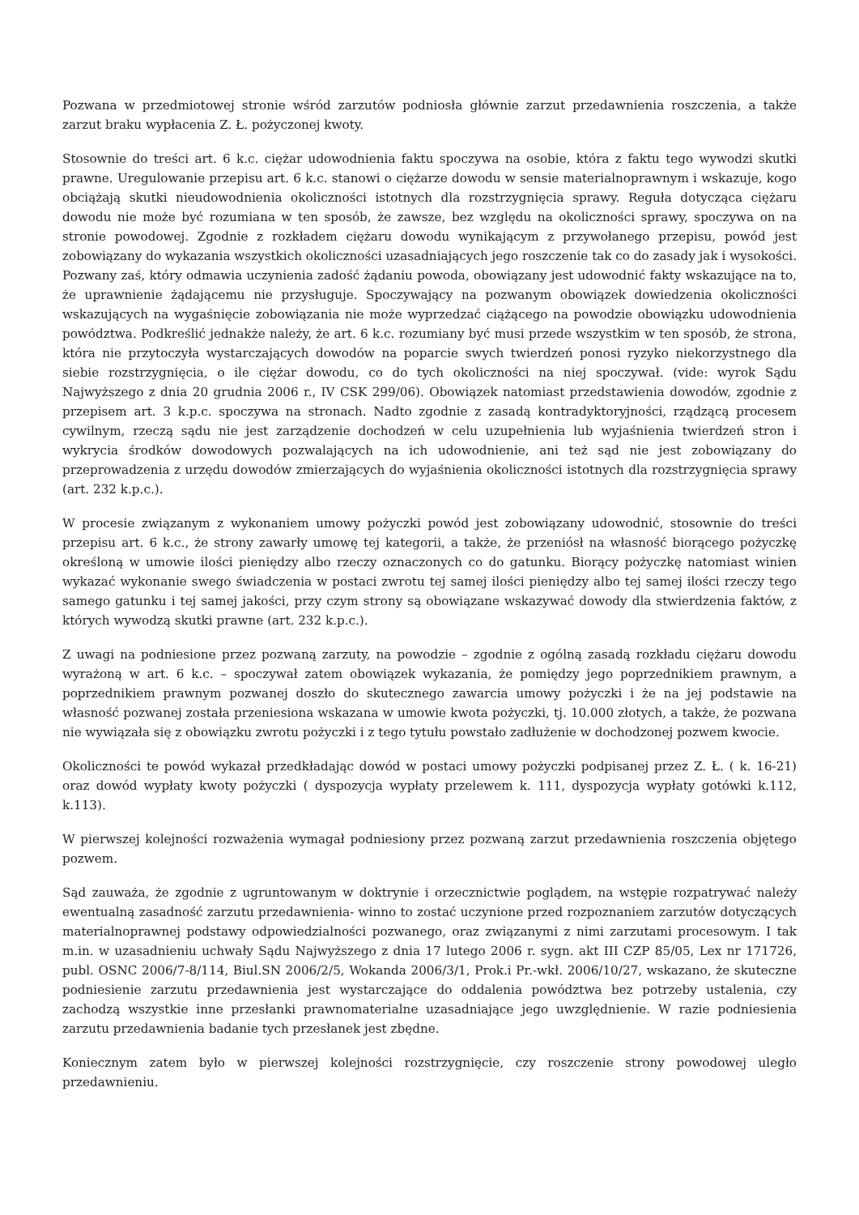Pozwana w przedmiotowej stronie wśród zarzutów podniosła głównie zarzut przedawnienia roszczenia, a także zarzut braku wypłacenia Z. Ł. pożyczonej kwoty.
Stosownie do treści art. 6 k.c. ciężar udowodnienia faktu spoczywa na osobie, która z faktu tego wywodzi skutki prawne. Uregulowanie przepisu art. 6 k.c. stanowi o ciężarze dowodu w sensie materialnoprawnym i wskazuje, kogo obciążają skutki nieudowodnienia okoliczności istotnych dla rozstrzygnięcia sprawy. Reguła dotycząca ciężaru dowodu nie może być rozumiana w ten sposób, że zawsze, bez względu na okoliczności sprawy, spoczywa on na stronie powodowej. Zgodnie z rozkładem ciężaru dowodu wynikającym z przywołanego przepisu, powód jest zobowiązany do wykazania wszystkich okoliczności uzasadniających jego roszczenie tak co do zasady jak i wysokości. Pozwany zaś, który odmawia uczynienia zadość żądaniu powoda, obowiązany jest udowodnić fakty wskazujące na to, że uprawnienie żądającemu nie przysługuje. Spoczywający na pozwanym obowiązek dowiedzenia okoliczności wskazujących na wygaśnięcie zobowiązania nie może wyprzedzać ciążącego na powodzie obowiązku udowodnienia powództwa. Podkreślić jednakże należy, że art. 6 k.c. rozumiany być musi przede wszystkim w ten sposób, że strona, która nie przytoczyła wystarczających dowodów na poparcie swych twierdzeń ponosi ryzyko niekorzystnego dla siebie rozstrzygnięcia, o ile ciężar dowodu, co do tych okoliczności na niej spoczywał. (vide: wyrok Sądu Najwyższego z dnia 20 grudnia 2006 r., IV CSK 299/06). Obowiązek natomiast przedstawienia dowodów, zgodnie z przepisem art. 3 k.p.c. spoczywa na stronach. Nadto zgodnie z zasadą kontradyktoryjności, rządzącą procesem cywilnym, rzeczą sądu nie jest zarządzenie dochodzeń w celu uzupełnienia lub wyjaśnienia twierdzeń stron i wykrycia środków dowodowych pozwalających na ich udowodnienie, ani też sąd nie jest zobowiązany do przeprowadzenia z urzędu dowodów zmierzających do wyjaśnienia okoliczności istotnych dla rozstrzygnięcia sprawy (art. 232 k.p.c.).
W procesie związanym z wykonaniem umowy pożyczki powód jest zobowiązany udowodnić, stosownie do treści przepisu art. 6 k.c., że strony zawarły umowę tej kategorii, a także, że przeniósł na własność biorącego pożyczkę określoną w umowie ilości pieniędzy albo rzeczy oznaczonych co do gatunku. Biorący pożyczkę natomiast winien wykazać wykonanie swego świadczenia w postaci zwrotu tej samej ilości pieniędzy albo tej samej ilości rzeczy tego samego gatunku i tej samej jakości, przy czym strony są obowiązane wskazywać dowody dla stwierdzenia faktów, z których wywodzą skutki prawne (art. 232 k.p.c.).
Z uwagi na podniesione przez pozwaną zarzuty, na powodzie – zgodnie z ogólną zasadą rozkładu ciężaru dowodu wyrażoną w art. 6 k.c. – spoczywał zatem obowiązek wykazania, że pomiędzy jego poprzednikiem prawnym, a poprzednikiem prawnym pozwanej doszło do skutecznego zawarcia umowy pożyczki i że na jej podstawie na własność pozwanej została przeniesiona wskazana w umowie kwota pożyczki, tj. 10.000 złotych, a także, że pozwana nie wywiązała się z obowiązku zwrotu pożyczki i z tego tytułu powstało zadłużenie w dochodzonej pozwem kwocie.
Okoliczności te powód wykazał przedkładając dowód w postaci umowy pożyczki podpisanej przez Z. Ł. ( k. 16-21) oraz dowód wypłaty kwoty pożyczki ( dyspozycja wypłaty przelewem k. 111, dyspozycja wypłaty gotówki k.112, k.113).
W pierwszej kolejności rozważenia wymagał podniesiony przez pozwaną zarzut przedawnienia roszczenia objętego pozwem.
Sąd zauważa, że zgodnie z ugruntowanym w doktrynie i orzecznictwie poglądem, na wstępie rozpatrywać należy ewentualną zasadność zarzutu przedawnienia- winno to zostać uczynione przed rozpoznaniem zarzutów dotyczących materialnoprawnej podstawy odpowiedzialności pozwanego, oraz związanymi z nimi zarzutami procesowym. I tak m.in. w uzasadnieniu uchwały Sądu Najwyższego z dnia 17 lutego 2006 r. sygn. akt III CZP 85/05, Lex nr 171726, publ. OSNC 2006/7-8/114, Biul.SN 2006/2/5, Wokanda 2006/3/1, Prok.i Pr.-wkł. 2006/10/27, wskazano, że skuteczne podniesienie zarzutu przedawnienia jest wystarczające do oddalenia powództwa bez potrzeby ustalenia, czy zachodzą wszystkie inne przesłanki prawnomaterialne uzasadniające jego uwzględnienie. W razie podniesienia zarzutu przedawnienia badanie tych przesłanek jest zbędne.
Koniecznym zatem było w pierwszej kolejności rozstrzygnięcie, czy roszczenie strony powodowej uległo przedawnieniu.